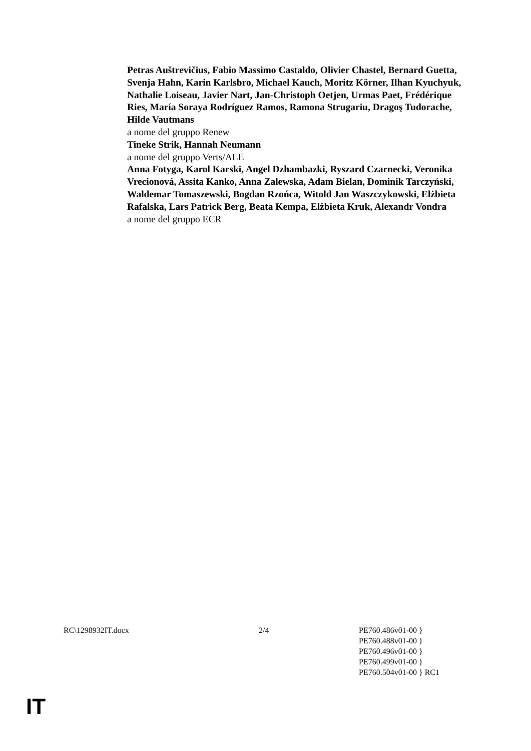Petras Auštrevičius, Fabio Massimo Castaldo, Olivier Chastel, Bernard Guetta, Svenja Hahn, Karin Karlsbro, Michael Kauch, Moritz Körner, Ilhan Kyuchyuk, Nathalie Loiseau, Javier Nart, Jan-Christoph Oetjen, Urmas Paet, Frédérique Ries, María Soraya Rodríguez Ramos, Ramona Strugariu, Dragoş Tudorache, Hilde Vautmans
a nome del gruppo Renew
Tineke Strik, Hannah Neumann
a nome del gruppo Verts/ALE
Anna Fotyga, Karol Karski, Angel Dzhambazki, Ryszard Czarnecki, Veronika Vrecionová, Assita Kanko, Anna Zalewska, Adam Bielan, Dominik Tarczyński, Waldemar Tomaszewski, Bogdan Rzońca, Witold Jan Waszczykowski, Elżbieta Rafalska, Lars Patrick Berg, Beata Kempa, Elżbieta Kruk, Alexandr Vondra
a nome del gruppo ECR
RC\1298932IT.docx 2/4 PE760.486v01-00 }
PE760.488v01-00 }
PE760.496v01-00 }
PE760.499v01-00 }
PE760.504v01-00 } RC1
IT